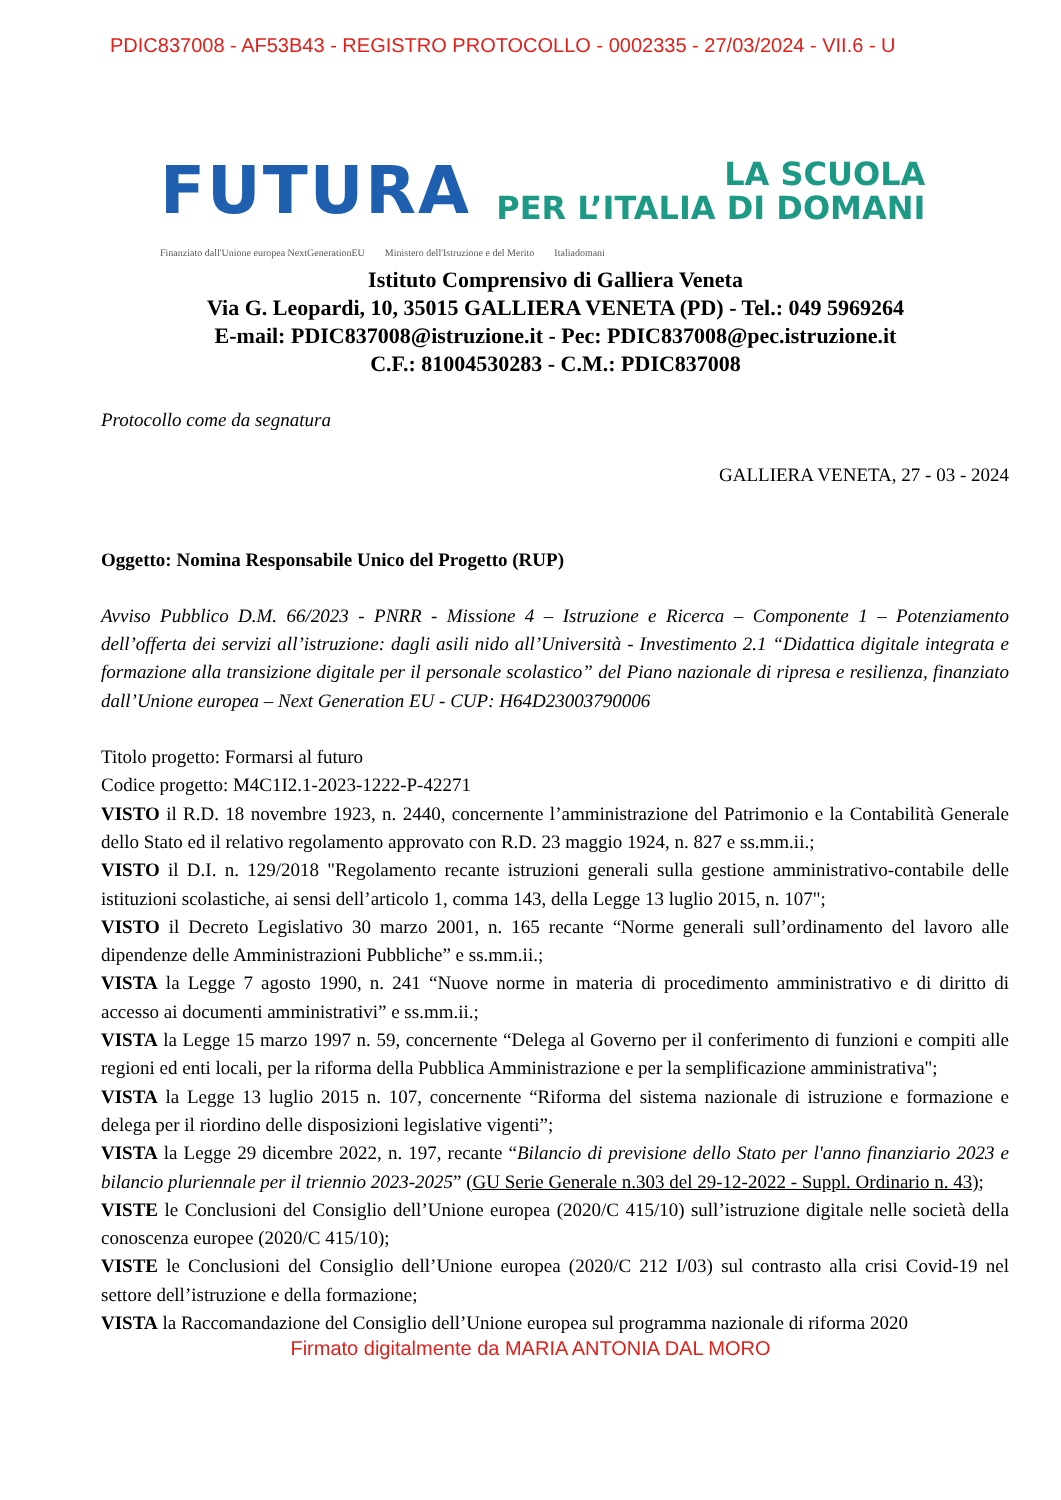PDIC837008 - AF53B43 - REGISTRO PROTOCOLLO - 0002335 - 27/03/2024 - VII.6 - U
FUTURA
LA SCUOLA
PER L’ITALIA DI DOMANI
Finanziato dall'Unione europea NextGenerationEU Ministero dell'Istruzione e del Merito Italiadomani
Istituto Comprensivo di Galliera Veneta
Via G. Leopardi, 10, 35015 GALLIERA VENETA (PD) - Tel.: 049 5969264
E-mail: PDIC837008@istruzione.it - Pec: PDIC837008@pec.istruzione.it
C.F.: 81004530283 - C.M.: PDIC837008
Protocollo come da segnatura
GALLIERA VENETA, 27 - 03 - 2024
Oggetto: Nomina Responsabile Unico del Progetto (RUP)
Avviso Pubblico D.M. 66/2023 - PNRR - Missione 4 – Istruzione e Ricerca – Componente 1 – Potenziamento dell’offerta dei servizi all’istruzione: dagli asili nido all’Università - Investimento 2.1 “Didattica digitale integrata e formazione alla transizione digitale per il personale scolastico” del Piano nazionale di ripresa e resilienza, finanziato dall’Unione europea – Next Generation EU - CUP: H64D23003790006
Titolo progetto: Formarsi al futuro
Codice progetto: M4C1I2.1-2023-1222-P-42271
VISTO il R.D. 18 novembre 1923, n. 2440, concernente l’amministrazione del Patrimonio e la Contabilità Generale dello Stato ed il relativo regolamento approvato con R.D. 23 maggio 1924, n. 827 e ss.mm.ii.;
VISTO il D.I. n. 129/2018 "Regolamento recante istruzioni generali sulla gestione amministrativo-contabile delle istituzioni scolastiche, ai sensi dell’articolo 1, comma 143, della Legge 13 luglio 2015, n. 107";
VISTO il Decreto Legislativo 30 marzo 2001, n. 165 recante “Norme generali sull’ordinamento del lavoro alle dipendenze delle Amministrazioni Pubbliche” e ss.mm.ii.;
VISTA la Legge 7 agosto 1990, n. 241 “Nuove norme in materia di procedimento amministrativo e di diritto di accesso ai documenti amministrativi” e ss.mm.ii.;
VISTA la Legge 15 marzo 1997 n. 59, concernente “Delega al Governo per il conferimento di funzioni e compiti alle regioni ed enti locali, per la riforma della Pubblica Amministrazione e per la semplificazione amministrativa";
VISTA la Legge 13 luglio 2015 n. 107, concernente “Riforma del sistema nazionale di istruzione e formazione e delega per il riordino delle disposizioni legislative vigenti”;
VISTA la Legge 29 dicembre 2022, n. 197, recante “Bilancio di previsione dello Stato per l'anno finanziario 2023 e bilancio pluriennale per il triennio 2023-2025” (GU Serie Generale n.303 del 29-12-2022 - Suppl. Ordinario n. 43);
VISTE le Conclusioni del Consiglio dell’Unione europea (2020/C 415/10) sull’istruzione digitale nelle società della conoscenza europee (2020/C 415/10);
VISTE le Conclusioni del Consiglio dell’Unione europea (2020/C 212 I/03) sul contrasto alla crisi Covid-19 nel settore dell’istruzione e della formazione;
VISTA la Raccomandazione del Consiglio dell’Unione europea sul programma nazionale di riforma 2020
Firmato digitalmente da MARIA ANTONIA DAL MORO